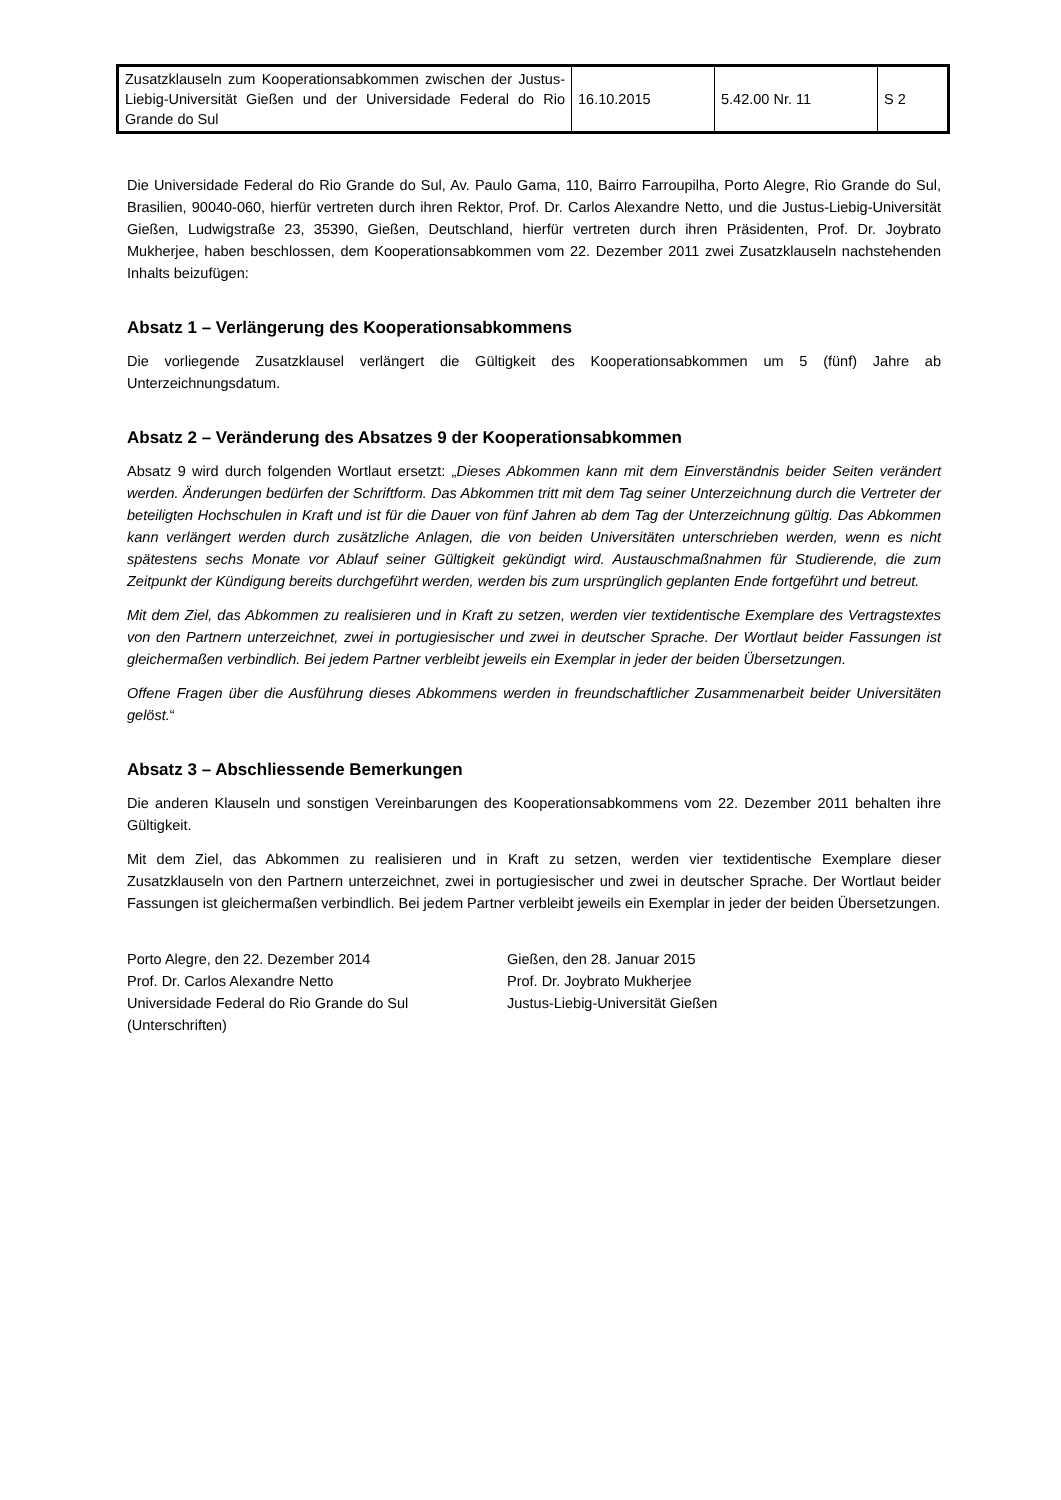| Zusatzklauseln zum Kooperationsabkommen zwischen der Justus-Liebig-Universität Gießen und der Universidade Federal do Rio Grande do Sul | 16.10.2015 | 5.42.00 Nr. 11 | S 2 |
Die Universidade Federal do Rio Grande do Sul, Av. Paulo Gama, 110, Bairro Farroupilha, Porto Alegre, Rio Grande do Sul, Brasilien, 90040-060, hierfür vertreten durch ihren Rektor, Prof. Dr. Carlos Alexandre Netto, und die Justus-Liebig-Universität Gießen, Ludwigstraße 23, 35390, Gießen, Deutschland, hierfür vertreten durch ihren Präsidenten, Prof. Dr. Joybrato Mukherjee, haben beschlossen, dem Kooperationsabkommen vom 22. Dezember 2011 zwei Zusatzklauseln nachstehenden Inhalts beizufügen:
Absatz 1 – Verlängerung des Kooperationsabkommens
Die vorliegende Zusatzklausel verlängert die Gültigkeit des Kooperationsabkommen um 5 (fünf) Jahre ab Unterzeichnungsdatum.
Absatz 2 – Veränderung des Absatzes 9 der Kooperationsabkommen
Absatz 9 wird durch folgenden Wortlaut ersetzt: „Dieses Abkommen kann mit dem Einverständnis beider Seiten verändert werden. Änderungen bedürfen der Schriftform. Das Abkommen tritt mit dem Tag seiner Unterzeichnung durch die Vertreter der beteiligten Hochschulen in Kraft und ist für die Dauer von fünf Jahren ab dem Tag der Unterzeichnung gültig. Das Abkommen kann verlängert werden durch zusätzliche Anlagen, die von beiden Universitäten unterschrieben werden, wenn es nicht spätestens sechs Monate vor Ablauf seiner Gültigkeit gekündigt wird. Austauschmaßnahmen für Studierende, die zum Zeitpunkt der Kündigung bereits durchgeführt werden, werden bis zum ursprünglich geplanten Ende fortgeführt und betreut.
Mit dem Ziel, das Abkommen zu realisieren und in Kraft zu setzen, werden vier textidentische Exemplare des Vertragstextes von den Partnern unterzeichnet, zwei in portugiesischer und zwei in deutscher Sprache. Der Wortlaut beider Fassungen ist gleichermaßen verbindlich. Bei jedem Partner verbleibt jeweils ein Exemplar in jeder der beiden Übersetzungen.
Offene Fragen über die Ausführung dieses Abkommens werden in freundschaftlicher Zusammenarbeit beider Universitäten gelöst.“
Absatz 3 – Abschliessende Bemerkungen
Die anderen Klauseln und sonstigen Vereinbarungen des Kooperationsabkommens vom 22. Dezember 2011 behalten ihre Gültigkeit.
Mit dem Ziel, das Abkommen zu realisieren und in Kraft zu setzen, werden vier textidentische Exemplare dieser Zusatzklauseln von den Partnern unterzeichnet, zwei in portugiesischer und zwei in deutscher Sprache. Der Wortlaut beider Fassungen ist gleichermaßen verbindlich. Bei jedem Partner verbleibt jeweils ein Exemplar in jeder der beiden Übersetzungen.
Porto Alegre, den 22. Dezember 2014
Prof. Dr. Carlos Alexandre Netto
Universidade Federal do Rio Grande do Sul
(Unterschriften)
Gießen, den 28. Januar 2015
Prof. Dr. Joybrato Mukherjee
Justus-Liebig-Universität Gießen